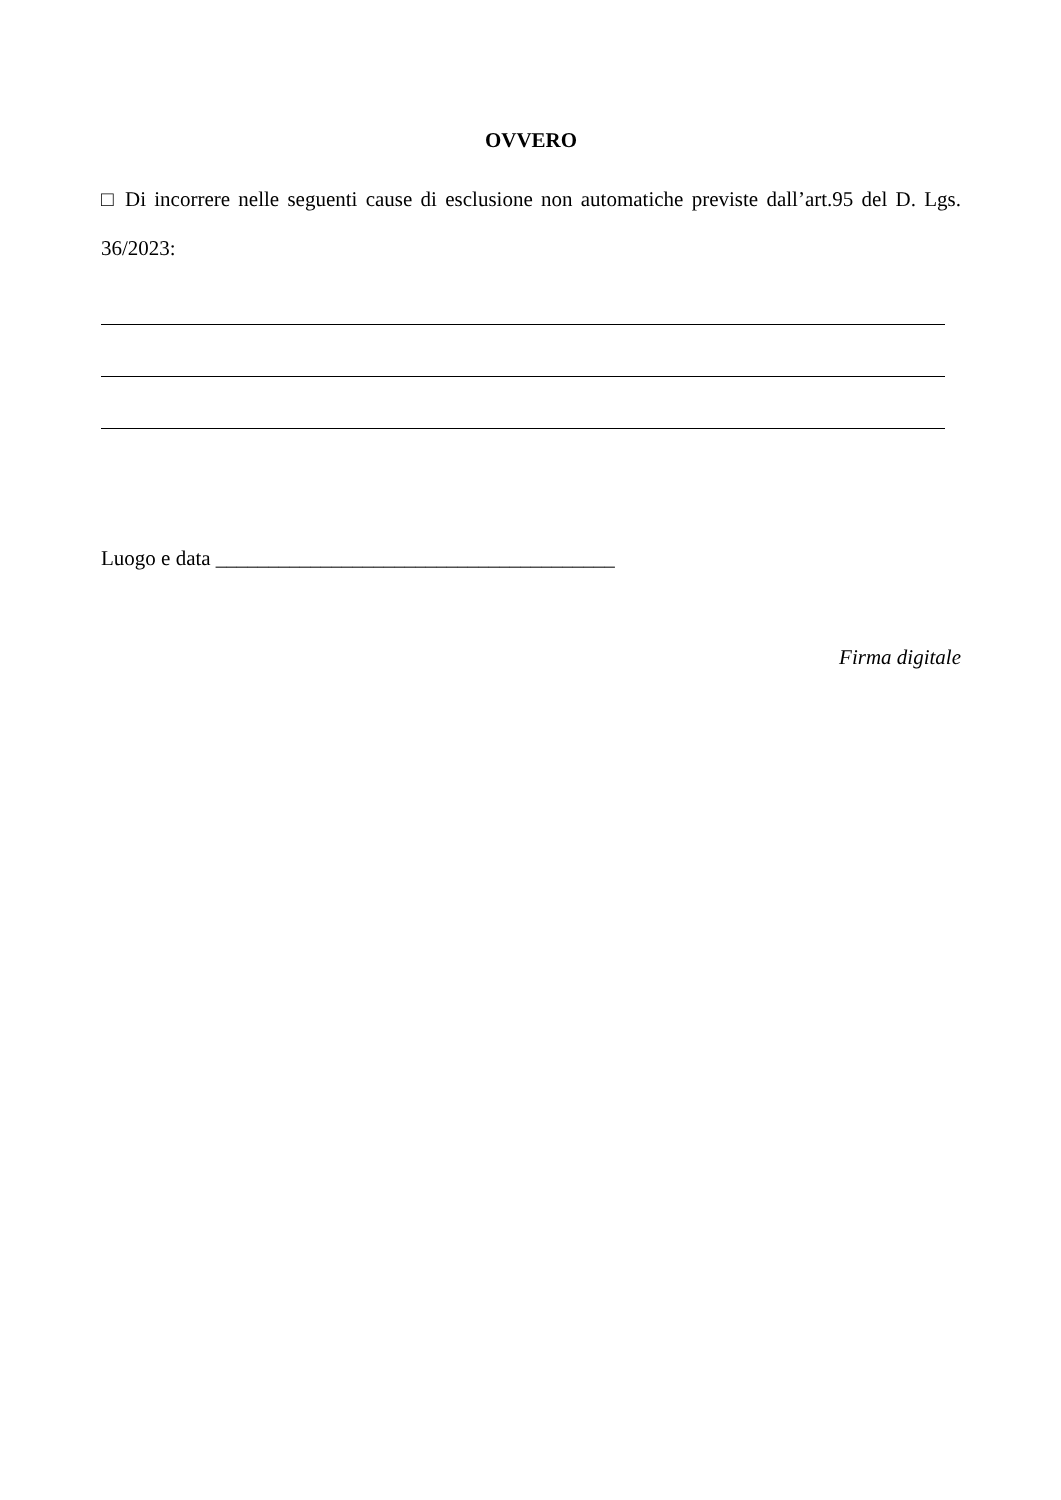OVVERO
□ Di incorrere nelle seguenti cause di esclusione non automatiche previste dall’art.95 del D. Lgs. 36/2023:
Luogo e data ______________________________________
Firma digitale